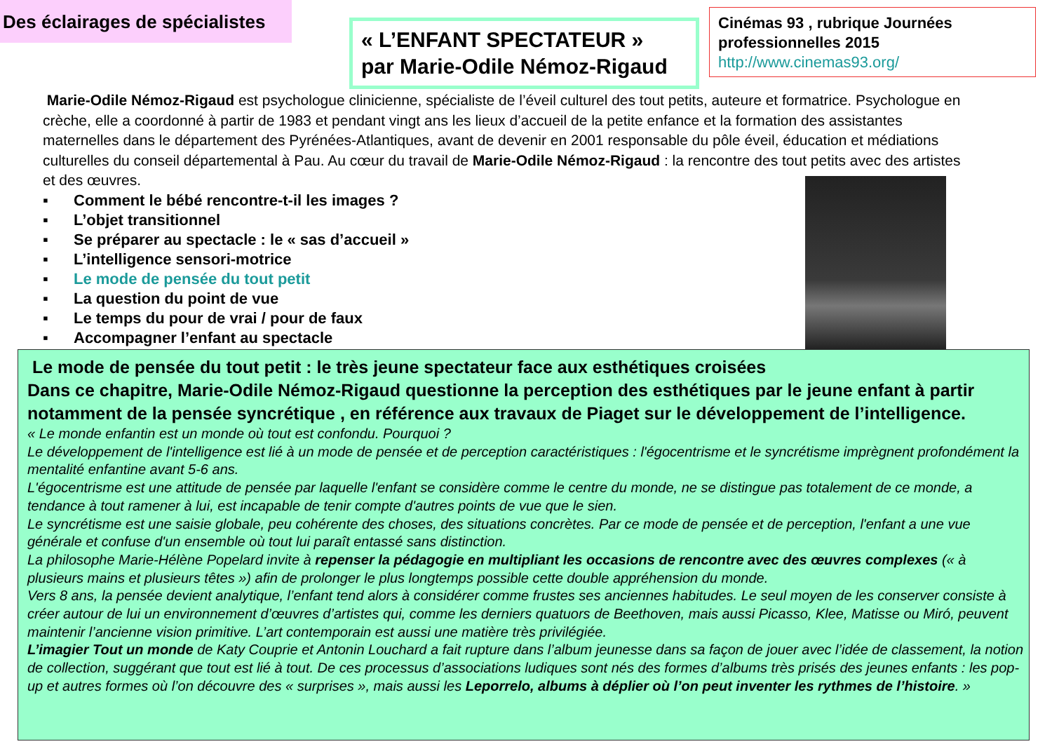Des éclairages de spécialistes
« L’ENFANT SPECTATEUR »
par Marie-Odile Némoz-Rigaud
Cinémas 93 , rubrique Journées professionnelles 2015
http://www.cinemas93.org/
Marie-Odile Némoz-Rigaud est psychologue clinicienne, spécialiste de l’éveil culturel des tout petits, auteure et formatrice. Psychologue en crèche, elle a coordonné à partir de 1983 et pendant vingt ans les lieux d’accueil de la petite enfance et la formation des assistantes maternelles dans le département des Pyrénées-Atlantiques, avant de devenir en 2001 responsable du pôle éveil, éducation et médiations culturelles du conseil départemental à Pau. Au cœur du travail de Marie-Odile Némoz-Rigaud : la rencontre des tout petits avec des artistes et des œuvres.
▪ Comment le bébé rencontre-t-il les images ?
▪ L’objet transitionnel
▪ Se préparer au spectacle : le « sas d’accueil »
▪ L’intelligence sensori-motrice
▪ Le mode de pensée du tout petit
▪ La question du point de vue
▪ Le temps du pour de vrai / pour de faux
▪ Accompagner l’enfant au spectacle
Le mode de pensée du tout petit : le très jeune spectateur face aux esthétiques croisées
Dans ce chapitre, Marie-Odile Némoz-Rigaud questionne la perception des esthétiques par le jeune enfant à partir notamment de la pensée syncrétique , en référence aux travaux de Piaget sur le développement de l’intelligence.
« Le monde enfantin est un monde où tout est confondu. Pourquoi ?
Le développement de l'intelligence est lié à un mode de pensée et de perception caractéristiques : l'égocentrisme et le syncrétisme imprègnent profondément la mentalité enfantine avant 5-6 ans.
L'égocentrisme est une attitude de pensée par laquelle l'enfant se considère comme le centre du monde, ne se distingue pas totalement de ce monde, a tendance à tout ramener à lui, est incapable de tenir compte d'autres points de vue que le sien.
Le syncrétisme est une saisie globale, peu cohérente des choses, des situations concrètes. Par ce mode de pensée et de perception, l'enfant a une vue générale et confuse d'un ensemble où tout lui paraît entassé sans distinction.
La philosophe Marie-Hélène Popelard invite à repenser la pédagogie en multipliant les occasions de rencontre avec des œuvres complexes (« à plusieurs mains et plusieurs têtes ») afin de prolonger le plus longtemps possible cette double appréhension du monde.
Vers 8 ans, la pensée devient analytique, l’enfant tend alors à considérer comme frustes ses anciennes habitudes. Le seul moyen de les conserver consiste à créer autour de lui un environnement d’œuvres d’artistes qui, comme les derniers quatuors de Beethoven, mais aussi Picasso, Klee, Matisse ou Miró, peuvent maintenir l’ancienne vision primitive. L’art contemporain est aussi une matière très privilégiée.
L’imagier Tout un monde de Katy Couprie et Antonin Louchard a fait rupture dans l’album jeunesse dans sa façon de jouer avec l’idée de classement, la notion de collection, suggérant que tout est lié à tout. De ces processus d’associations ludiques sont nés des formes d’albums très prisés des jeunes enfants : les pop-up et autres formes où l’on découvre des « surprises », mais aussi les Leporrelo, albums à déplier où l’on peut inventer les rythmes de l’histoire. »